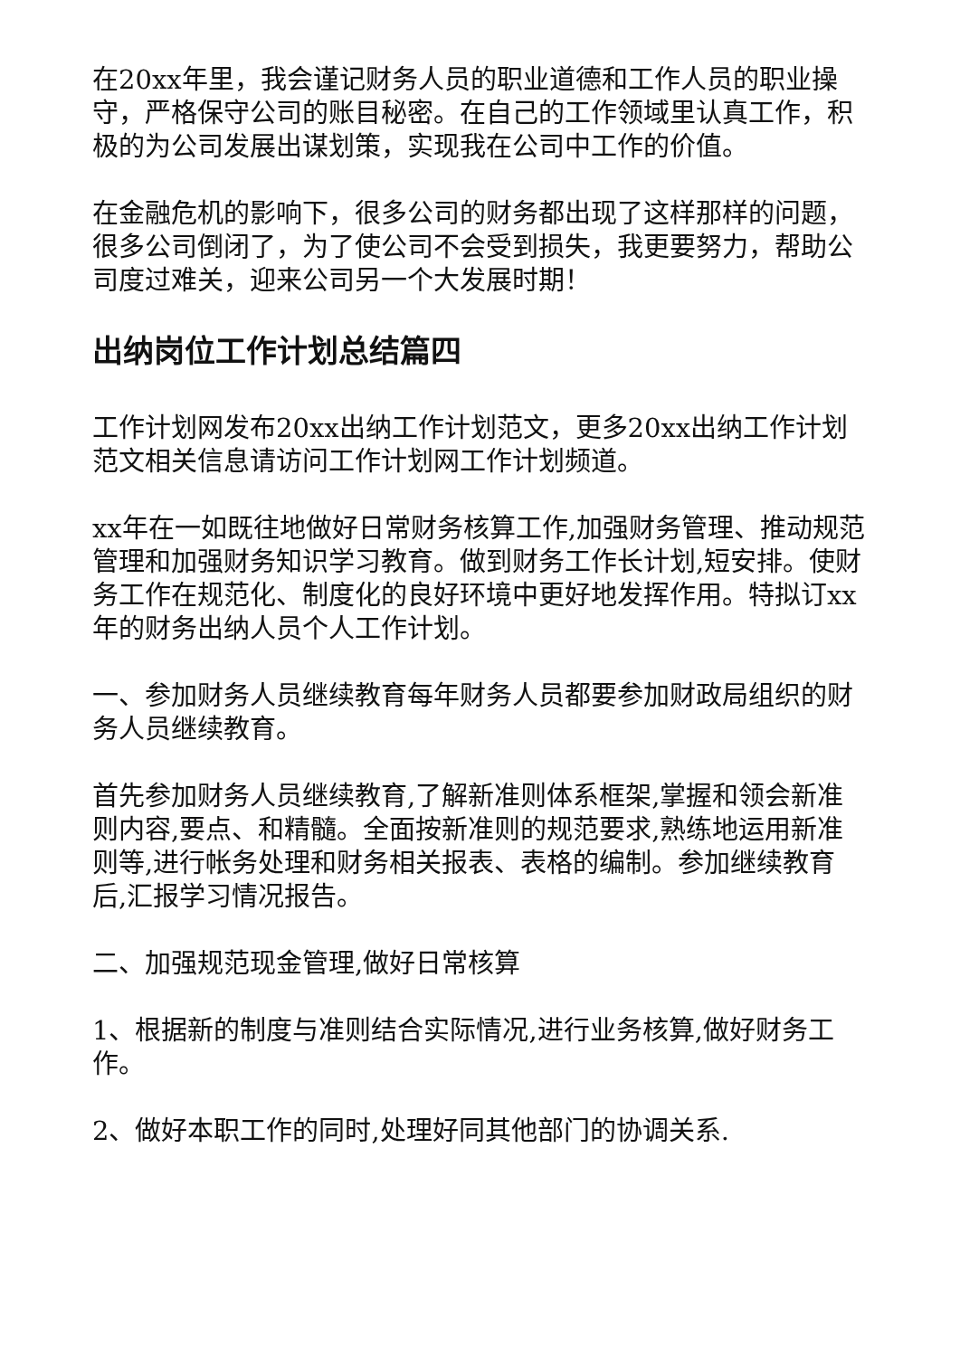在20xx年里，我会谨记财务人员的职业道德和工作人员的职业操守，严格保守公司的账目秘密。在自己的工作领域里认真工作，积极的为公司发展出谋划策，实现我在公司中工作的价值。
在金融危机的影响下，很多公司的财务都出现了这样那样的问题，很多公司倒闭了，为了使公司不会受到损失，我更要努力，帮助公司度过难关，迎来公司另一个大发展时期！
出纳岗位工作计划总结篇四
工作计划网发布20xx出纳工作计划范文，更多20xx出纳工作计划范文相关信息请访问工作计划网工作计划频道。
xx年在一如既往地做好日常财务核算工作,加强财务管理、推动规范管理和加强财务知识学习教育。做到财务工作长计划,短安排。使财务工作在规范化、制度化的良好环境中更好地发挥作用。特拟订xx年的财务出纳人员个人工作计划。
一、参加财务人员继续教育每年财务人员都要参加财政局组织的财务人员继续教育。
首先参加财务人员继续教育,了解新准则体系框架,掌握和领会新准则内容,要点、和精髓。全面按新准则的规范要求,熟练地运用新准则等,进行帐务处理和财务相关报表、表格的编制。参加继续教育后,汇报学习情况报告。
二、加强规范现金管理,做好日常核算
1、根据新的制度与准则结合实际情况,进行业务核算,做好财务工作。
2、做好本职工作的同时,处理好同其他部门的协调关系.